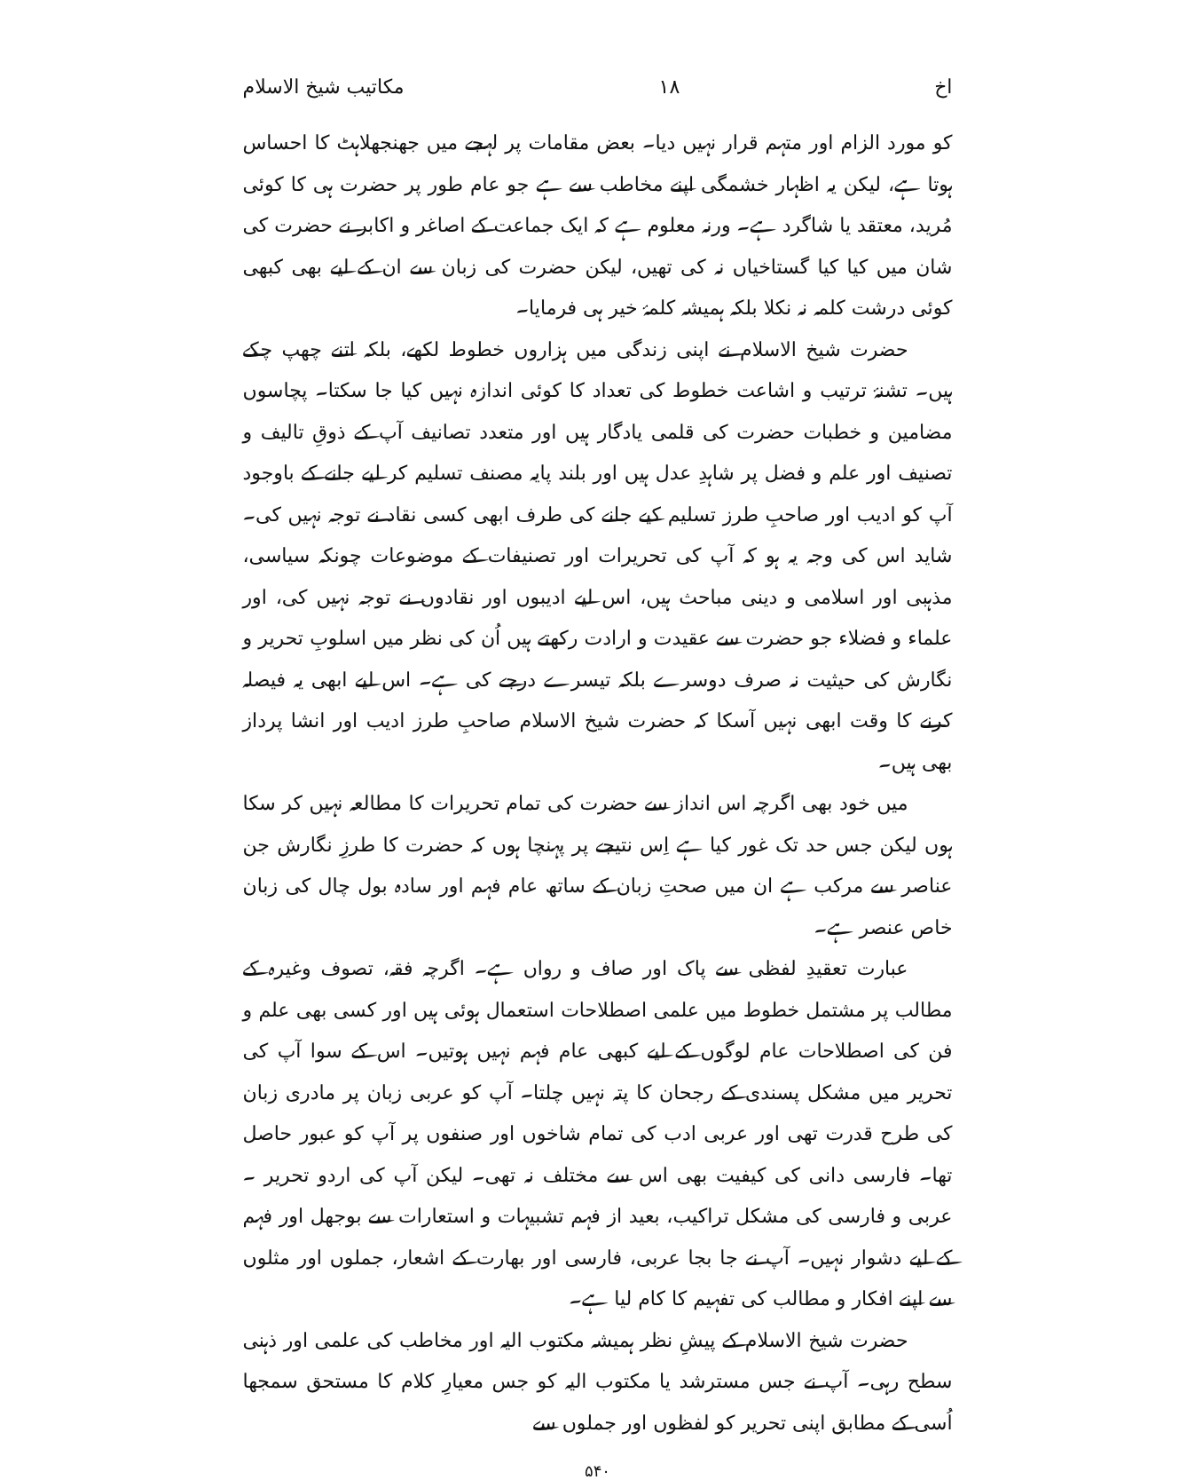اخ ١٨ مکاتیب شیخ الاسلام
کو مورد الزام اور متہم قرار نہیں دیا۔ بعض مقامات پر لہجے میں جھنجھلاہٹ کا احساس ہوتا ہے، لیکن یہ اظہار خشمگی اپنے مخاطب سے ہے جو عام طور پر حضرت ہی کا کوئی مُرید، معتقد یا شاگرد ہے۔ ورنہ معلوم ہے کہ ایک جماعت کے اصاغر و اکابر نے حضرت کی شان میں کیا کیا گستاخیاں نہ کی تھیں، لیکن حضرت کی زبان سے ان کے لیے بھی کبھی کوئی درشت کلمہ نہ نکلا بلکہ ہمیشہ کلمۂ خیر ہی فرمایا۔
حضرت شیخ الاسلام نے اپنی زندگی میں ہزاروں خطوط لکھے، بلکہ اتنے چھپ چکے ہیں۔ تشنۂ ترتیب و اشاعت خطوط کی تعداد کا کوئی اندازہ نہیں کیا جا سکتا۔ پچاسوں مضامین و خطبات حضرت کی قلمی یادگار ہیں اور متعدد تصانیف آپ کے ذوقِ تالیف و تصنیف اور علم و فضل پر شاہدِ عدل ہیں اور بلند پایہ مصنف تسلیم کر لیے جانے کے باوجود آپ کو ادیب اور صاحبِ طرز تسلیم کیے جانے کی طرف ابھی کسی نقاد نے توجہ نہیں کی۔ شاید اس کی وجہ یہ ہو کہ آپ کی تحریرات اور تصنیفات کے موضوعات چونکہ سیاسی، مذہبی اور اسلامی و دینی مباحث ہیں، اس لیے ادیبوں اور نقادوں نے توجہ نہیں کی، اور علماء و فضلاء جو حضرت سے عقیدت و ارادت رکھتے ہیں اُن کی نظر میں اسلوبِ تحریر و نگارش کی حیثیت نہ صرف دوسرے بلکہ تیسرے درجے کی ہے۔ اس لیے ابھی یہ فیصلہ کرنے کا وقت ابھی نہیں آسکا کہ حضرت شیخ الاسلام صاحبِ طرز ادیب اور انشا پرداز بھی ہیں۔
میں خود بھی اگرچہ اس انداز سے حضرت کی تمام تحریرات کا مطالعہ نہیں کر سکا ہوں لیکن جس حد تک غور کیا ہے اِس نتیجے پر پہنچا ہوں کہ حضرت کا طرزِ نگارش جن عناصر سے مرکب ہے ان میں صحتِ زبان کے ساتھ عام فہم اور سادہ بول چال کی زبان خاص عنصر ہے۔
عبارت تعقیدِ لفظی سے پاک اور صاف و رواں ہے۔ اگرچہ فقہ، تصوف وغیرہ کے مطالب پر مشتمل خطوط میں علمی اصطلاحات استعمال ہوئی ہیں اور کسی بھی علم و فن کی اصطلاحات عام لوگوں کے لیے کبھی عام فہم نہیں ہوتیں۔ اس کے سوا آپ کی تحریر میں مشکل پسندی کے رجحان کا پتہ نہیں چلتا۔ آپ کو عربی زبان پر مادری زبان کی طرح قدرت تھی اور عربی ادب کی تمام شاخوں اور صنفوں پر آپ کو عبور حاصل تھا۔ فارسی دانی کی کیفیت بھی اس سے مختلف نہ تھی۔ لیکن آپ کی اردو تحریر ۔ عربی و فارسی کی مشکل تراکیب، بعید از فہم تشبیہات و استعارات سے بوجھل اور فہم کے لیے دشوار نہیں۔ آپ نے جا بجا عربی، فارسی اور بھارت کے اشعار، جملوں اور مثلوں سے اپنے افکار و مطالب کی تفہیم کا کام لیا ہے۔
حضرت شیخ الاسلام کے پیشِ نظر ہمیشہ مکتوب الیہ اور مخاطب کی علمی اور ذہنی سطح رہی۔ آپ نے جس مسترشد یا مکتوب الیہ کو جس معیارِ کلام کا مستحق سمجھا اُسی کے مطابق اپنی تحریر کو لفظوں اور جملوں سے
۵۴۰